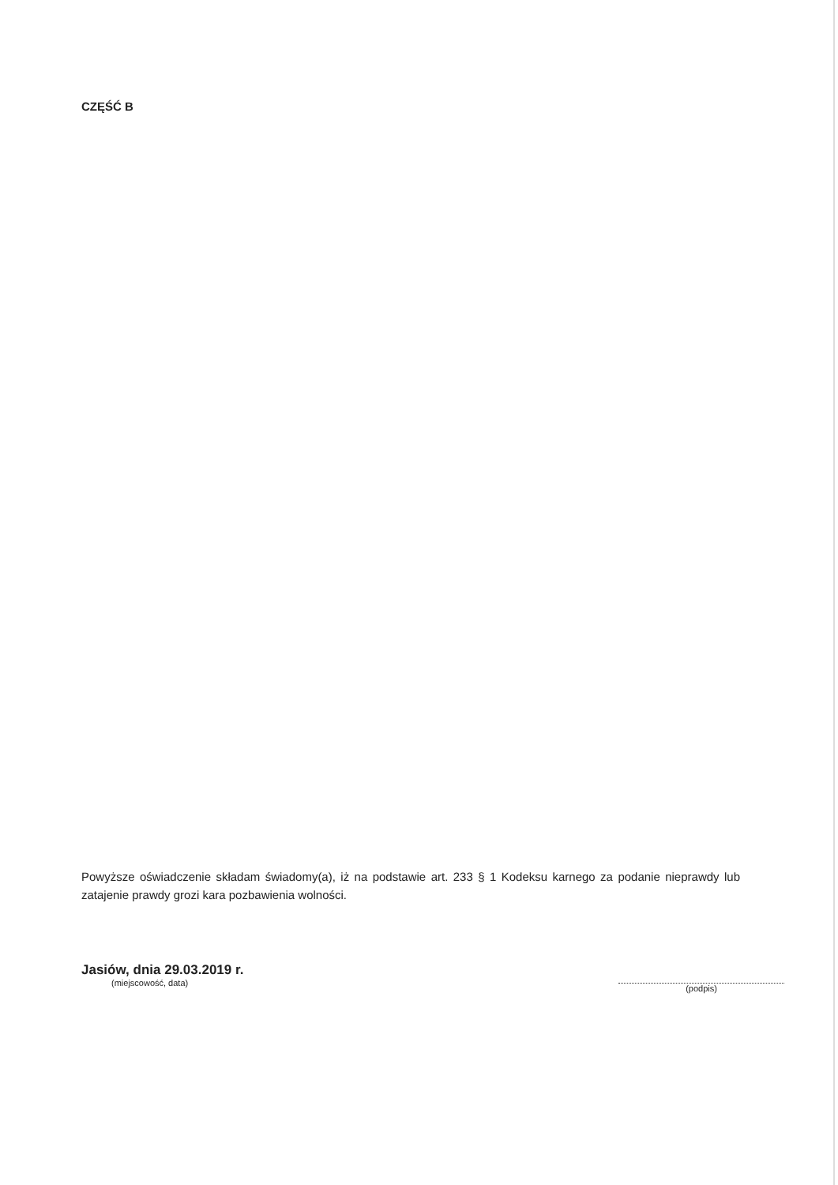CZĘŚĆ B
Powyższe oświadczenie składam świadomy(a), iż na podstawie art. 233 § 1 Kodeksu karnego za podanie nieprawdy lub zatajenie prawdy grozi kara pozbawienia wolności.
Jasiów, dnia 29.03.2019 r.
(miejscowość, data)
(podpis)